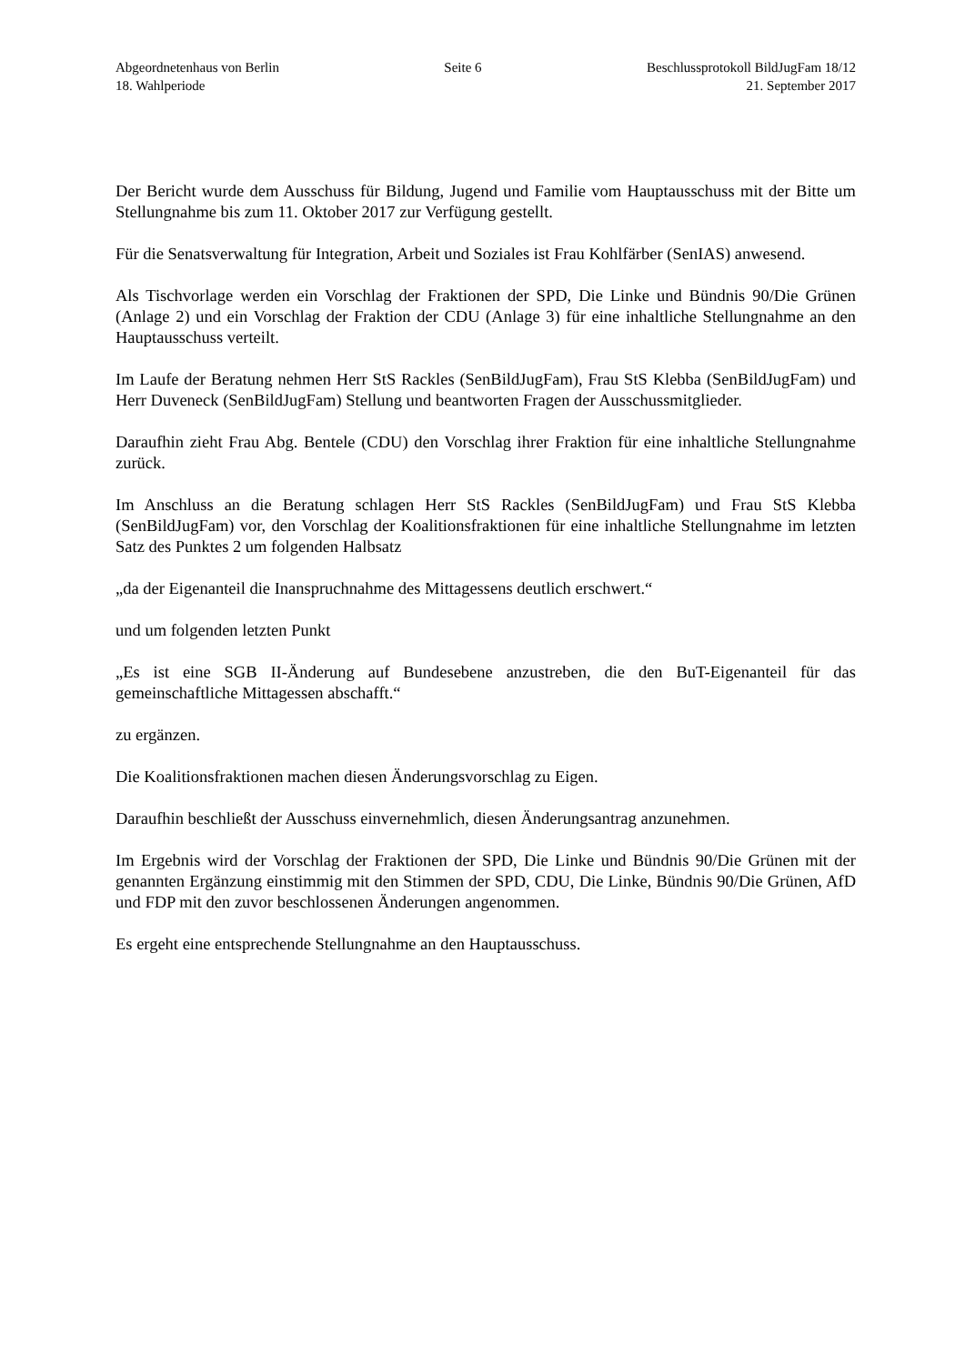Abgeordnetenhaus von Berlin
18. Wahlperiode
Seite 6 Beschlussprotokoll BildJugFam 18/12
21. September 2017
Der Bericht wurde dem Ausschuss für Bildung, Jugend und Familie vom Hauptausschuss mit der Bitte um Stellungnahme bis zum 11. Oktober 2017 zur Verfügung gestellt.
Für die Senatsverwaltung für Integration, Arbeit und Soziales ist Frau Kohlfärber (SenIAS) anwesend.
Als Tischvorlage werden ein Vorschlag der Fraktionen der SPD, Die Linke und Bündnis 90/Die Grünen (Anlage 2) und ein Vorschlag der Fraktion der CDU (Anlage 3) für eine inhaltliche Stellungnahme an den Hauptausschuss verteilt.
Im Laufe der Beratung nehmen Herr StS Rackles (SenBildJugFam), Frau StS Klebba (SenBildJugFam) und Herr Duveneck (SenBildJugFam) Stellung und beantworten Fragen der Ausschussmitglieder.
Daraufhin zieht Frau Abg. Bentele (CDU) den Vorschlag ihrer Fraktion für eine inhaltliche Stellungnahme zurück.
Im Anschluss an die Beratung schlagen Herr StS Rackles (SenBildJugFam) und Frau StS Klebba (SenBildJugFam) vor, den Vorschlag der Koalitionsfraktionen für eine inhaltliche Stellungnahme im letzten Satz des Punktes 2 um folgenden Halbsatz
„da der Eigenanteil die Inanspruchnahme des Mittagessens deutlich erschwert.“
und um folgenden letzten Punkt
„Es ist eine SGB II-Änderung auf Bundesebene anzustreben, die den BuT-Eigenanteil für das gemeinschaftliche Mittagessen abschafft.“
zu ergänzen.
Die Koalitionsfraktionen machen diesen Änderungsvorschlag zu Eigen.
Daraufhin beschließt der Ausschuss einvernehmlich, diesen Änderungsantrag anzunehmen.
Im Ergebnis wird der Vorschlag der Fraktionen der SPD, Die Linke und Bündnis 90/Die Grünen mit der genannten Ergänzung einstimmig mit den Stimmen der SPD, CDU, Die Linke, Bündnis 90/Die Grünen, AfD und FDP mit den zuvor beschlossenen Änderungen angenommen.
Es ergeht eine entsprechende Stellungnahme an den Hauptausschuss.